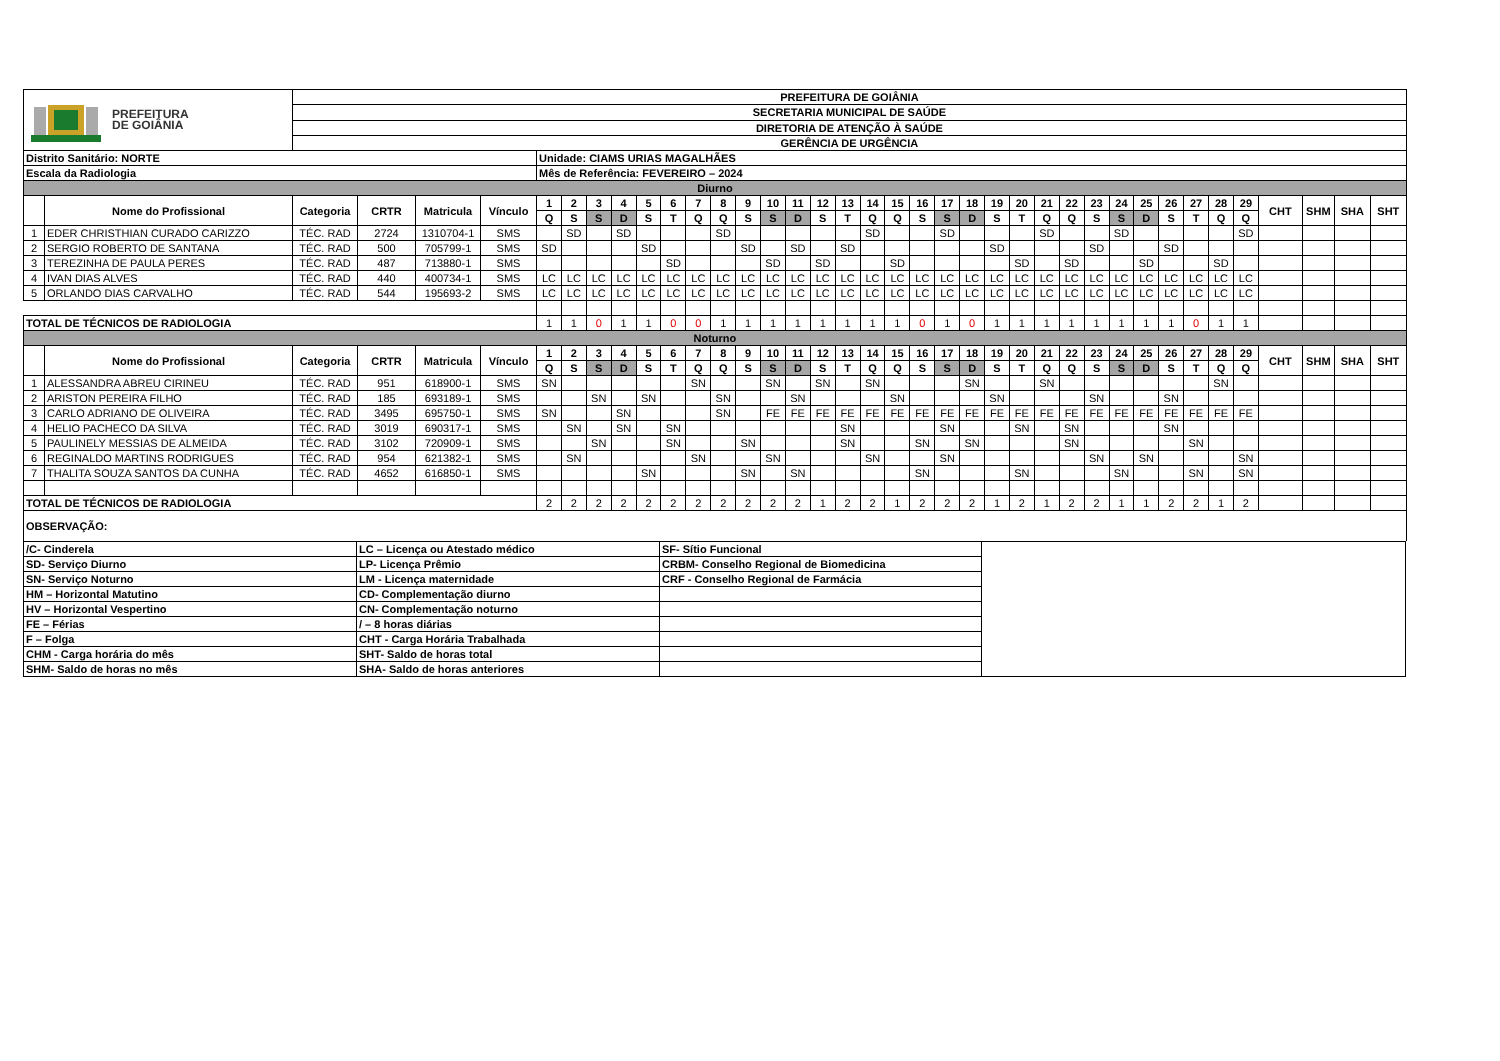| PREFEITURA DE GOIÂNIA | | PREFEITURA DE GOIÂNIA | | | | | | | | | | | | | | | | | | | | | | | | | | | | | | | | | | | | | |
| | | SECRETARIA MUNICIPAL DE SAÚDE | | | | | | | | | | | | | | | | | | | | | | | | | | | | | | | | | | | | | |
| | | DIRETORIA DE ATENÇÃO À SAÚDE | | | | | | | | | | | | | | | | | | | | | | | | | | | | | | | | | | | | | |
| | | GERÊNCIA DE URGÊNCIA | | | | | | | | | | | | | | | | | | | | | | | | | | | | | | | | | | | | | |
| Distrito Sanitário: NORTE | | | | | | Unidade: CIAMS URIAS MAGALHÃES | | | | | | | | | | | | | | | | | | | | | | | | | | | | | | | | | |
| Escala da Radiologia | | | | | | Mês de Referência: FEVEREIRO – 2024 | | | | | | | | | | | | | | | | | | | | | | | | | | | | | | | | | |
| Diurno | | | | | | | | | | | | | | | | | | | | | | | | | | | | | | | | | | | | | | | |
| | Nome do Profissional | Categoria | CRTR | Matricula | Vínculo | 1 | 2 | 3 | 4 | 5 | 6 | 7 | 8 | 9 | 10 | 11 | 12 | 13 | 14 | 15 | 16 | 17 | 18 | 19 | 20 | 21 | 22 | 23 | 24 | 25 | 26 | 27 | 28 | 29 | CHT | SHM | SHA | SHT | |
| | | | | | | Q | S | S | D | S | T | Q | Q | S | S | D | S | T | Q | Q | S | S | D | S | T | Q | Q | S | S | D | S | T | Q | Q | | | | | |
| 1 | EDER CHRISTHIAN CURADO CARIZZO | TÉC. RAD | 2724 | 1310704-1 | SMS | | SD | | SD | | | | SD | | | | | | SD | | | SD | | | | SD | | | SD | | | | | SD | | | | | |
| 2 | SERGIO ROBERTO DE SANTANA | TÉC. RAD | 500 | 705799-1 | SMS | SD | | | | SD | | | | SD | | SD | | SD | | | | | | SD | | | | SD | | | SD | | | | | | | | |
| 3 | TEREZINHA DE PAULA PERES | TÉC. RAD | 487 | 713880-1 | SMS | | | | | | SD | | | | SD | | SD | | | SD | | | | | SD | | SD | | | SD | | | SD | | | | | | |
| 4 | IVAN DIAS ALVES | TÉC. RAD | 440 | 400734-1 | SMS | LC | LC | LC | LC | LC | LC | LC | LC | LC | LC | LC | LC | LC | LC | LC | LC | LC | LC | LC | LC | LC | LC | LC | LC | LC | LC | LC | LC | LC | | | | | |
| 5 | ORLANDO DIAS CARVALHO | TÉC. RAD | 544 | 195693-2 | SMS | LC | LC | LC | LC | LC | LC | LC | LC | LC | LC | LC | LC | LC | LC | LC | LC | LC | LC | LC | LC | LC | LC | LC | LC | LC | LC | LC | LC | LC | | | | | |
| TOTAL DE TÉCNICOS DE RADIOLOGIA | | | | | | 1 | 1 | 0 | 1 | 1 | 0 | 0 | 1 | 1 | 1 | 1 | 1 | 1 | 1 | 1 | 0 | 1 | 0 | 1 | 1 | 1 | 1 | 1 | 1 | 1 | 1 | 0 | 1 | 1 | | | | | |
| Noturno | | | | | | | | | | | | | | | | | | | | | | | | | | | | | | | | | | | | | | | |
| | Nome do Profissional | Categoria | CRTR | Matricula | Vínculo | 1 | 2 | 3 | 4 | 5 | 6 | 7 | 8 | 9 | 10 | 11 | 12 | 13 | 14 | 15 | 16 | 17 | 18 | 19 | 20 | 21 | 22 | 23 | 24 | 25 | 26 | 27 | 28 | 29 | CHT | SHM | SHA | SHT | |
| | | | | | | Q | S | S | D | S | T | Q | Q | S | S | D | S | T | Q | Q | S | S | D | S | T | Q | Q | S | S | D | S | T | Q | Q | | | | | |
| 1 | ALESSANDRA ABREU CIRINEU | TÉC. RAD | 951 | 618900-1 | SMS | SN | | | | | | SN | | | SN | | SN | | SN | | | | SN | | | SN | | | | | | | SN | | | | | | |
| 2 | ARISTON PEREIRA FILHO | TÉC. RAD | 185 | 693189-1 | SMS | | | SN | | SN | | | SN | | | SN | | | | SN | | | | SN | | | | SN | | | SN | | | | | | | | |
| 3 | CARLO ADRIANO DE OLIVEIRA | TÉC. RAD | 3495 | 695750-1 | SMS | SN | | | SN | | | | SN | | FE | FE | FE | FE | FE | FE | FE | FE | FE | FE | FE | FE | FE | FE | FE | FE | FE | FE | FE | FE | | | | | |
| 4 | HELIO PACHECO DA SILVA | TÉC. RAD | 3019 | 690317-1 | SMS | | SN | | SN | | SN | | | | | | | SN | | | | SN | | | SN | | SN | | | | SN | | | | | | | | |
| 5 | PAULINELY MESSIAS DE ALMEIDA | TÉC. RAD | 3102 | 720909-1 | SMS | | | SN | | | SN | | | SN | | | | SN | | | SN | | SN | | | | SN | | | | | SN | | | | | | | |
| 6 | REGINALDO MARTINS RODRIGUES | TÉC. RAD | 954 | 621382-1 | SMS | | SN | | | | | SN | | | SN | | | | SN | | | SN | | | | | | SN | | SN | | | | SN | | | | | |
| 7 | THALITA SOUZA SANTOS DA CUNHA | TÉC. RAD | 4652 | 616850-1 | SMS | | | | | SN | | | | SN | | SN | | | | | SN | | | | SN | | | | SN | | | SN | | SN | | | | | |
| TOTAL DE TÉCNICOS DE RADIOLOGIA | | | | | | 2 | 2 | 2 | 2 | 2 | 2 | 2 | 2 | 2 | 2 | 2 | 1 | 2 | 2 | 1 | 2 | 2 | 2 | 1 | 2 | 1 | 2 | 2 | 1 | 1 | 2 | 2 | 1 | 2 | | | | | |
| OBSERVAÇÃO: | | | | | | | | | | | | | | | | | | | | | | | | | | | | | | | | | | | | | | | |
| /C- Cinderela | LC – Licença ou Atestado médico | SF- Sítio Funcional | |
| SD- Serviço Diurno | LP- Licença Prêmio | CRBM- Conselho Regional de Biomedicina | |
| SN- Serviço Noturno | LM - Licença maternidade | CRF - Conselho Regional de Farmácia | |
| HM – Horizontal Matutino | CD- Complementação diurno | | |
| HV – Horizontal Vespertino | CN- Complementação noturno | | |
| FE – Férias | / – 8 horas diárias | | |
| F – Folga | CHT - Carga Horária Trabalhada | | |
| CHM - Carga horária do mês | SHT- Saldo de horas total | | |
| SHM- Saldo de horas no mês | SHA- Saldo de horas anteriores | | |